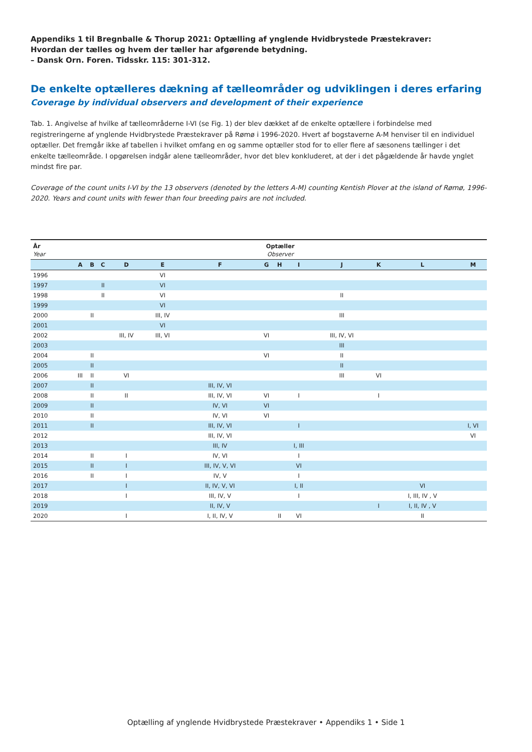Appendiks 1 til Bregnballe & Thorup 2021: Optælling af ynglende Hvidbrystede Præstekraver:
Hvordan der tælles og hvem der tæller har afgørende betydning.
– Dansk Orn. Foren. Tidsskr. 115: 301-312.
De enkelte optælleres dækning af tælleområder og udviklingen i deres erfaring
Coverage by individual observers and development of their experience
Tab. 1. Angivelse af hvilke af tælleområderne I-VI (se Fig. 1) der blev dækket af de enkelte optællere i forbindelse med registreringerne af ynglende Hvidbrystede Præstekraver på Rømø i 1996-2020. Hvert af bogstaverne A-M henviser til en individuel optæller. Det fremgår ikke af tabellen i hvilket omfang en og samme optæller stod for to eller flere af sæsonens tællinger i det enkelte tælleområde. I opgørelsen indgår alene tælleområder, hvor det blev konkluderet, at der i det pågældende år havde ynglet mindst fire par.
Coverage of the count units I-VI by the 13 observers (denoted by the letters A-M) counting Kentish Plover at the island of Rømø, 1996-2020. Years and count units with fewer than four breeding pairs are not included.
| År Year | Optæller Observer | | | | | | | | | | | | |
| --- | --- | --- | --- | --- | --- | --- | --- | --- | --- | --- | --- | --- | --- |
| | A | B | C | D | E | F | G | H | I | J | K | L | M |
| 1996 | | | | | VI | | | | | | | | |
| 1997 | | | II | | VI | | | | | | | | |
| 1998 | | | II | | VI | | | | | II | | | |
| 1999 | | | | | VI | | | | | | | | |
| 2000 | | II | | | III, IV | | | | | III | | | |
| 2001 | | | | | VI | | | | | | | | |
| 2002 | | | | III, IV | III, VI | | VI | | | III, IV, VI | | | |
| 2003 | | | | | | | | | | III | | | |
| 2004 | | II | | | | | VI | | | II | | | |
| 2005 | | II | | | | | | | | II | | | |
| 2006 | III | II | | VI | | | | | | III | VI | | |
| 2007 | | II | | | | III, IV, VI | | | | | | | |
| 2008 | | II | | II | | III, IV, VI | VI | | I | | I | | |
| 2009 | | II | | | | IV, VI | VI | | | | | | |
| 2010 | | II | | | | IV, VI | VI | | | | | | |
| 2011 | | II | | | | III, IV, VI | | | I | | | | I, VI |
| 2012 | | | | | | III, IV, VI | | | | | | | VI |
| 2013 | | | | | | III, IV | | | I, III | | | | |
| 2014 | | II | | I | | IV, VI | | | I | | | | |
| 2015 | | II | | I | | III, IV, V, VI | | | VI | | | | |
| 2016 | | II | | I | | IV, V | | | I | | | | |
| 2017 | | | | I | | II, IV, V, VI | | | I, II | | | VI | |
| 2018 | | | | I | | III, IV, V | | | I | | | I, III, IV , V | |
| 2019 | | | | | | II, IV, V | | | | | I | I, II, IV , V | |
| 2020 | | | | I | | I, II, IV, V | | II | VI | | | II | |
Optælling af ynglende Hvidbrystede Præstekraver • Appendiks 1 • Side 1